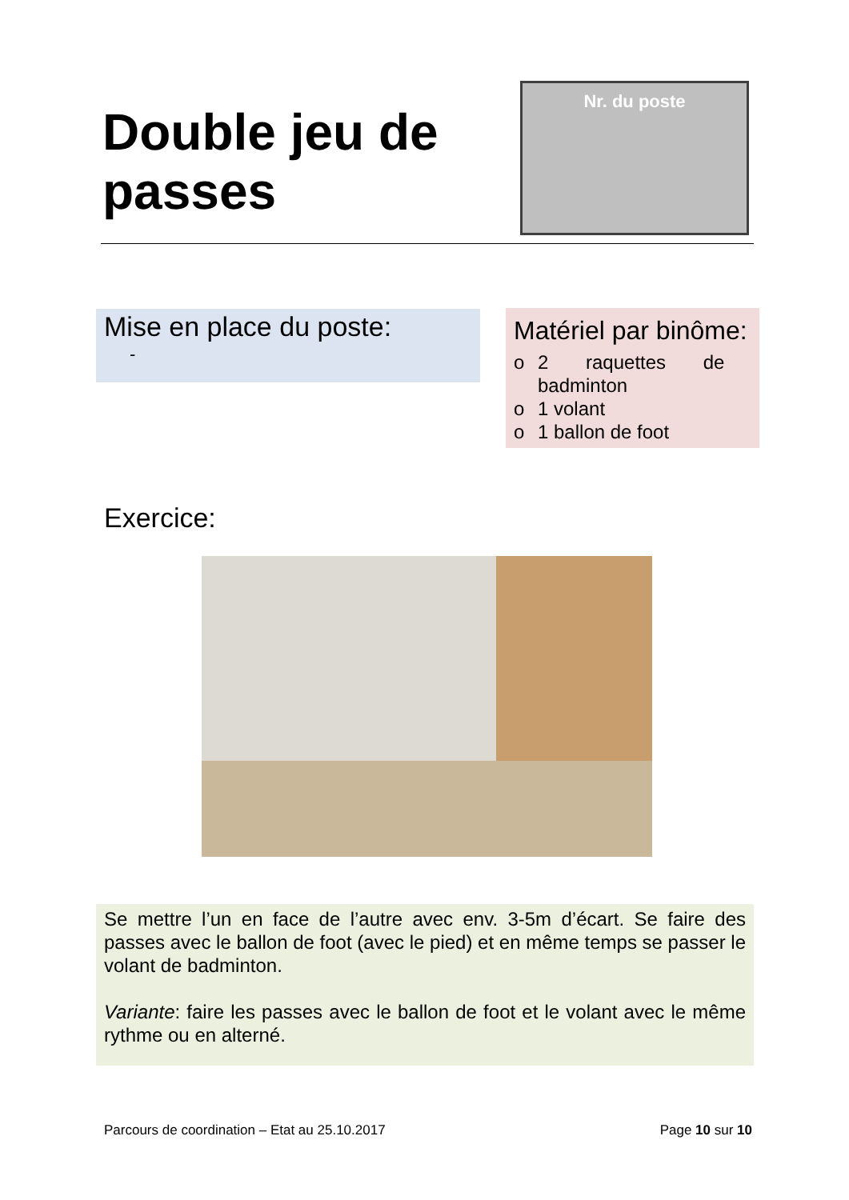Double jeu de
passes
Nr. du poste
Mise en place du poste:
-
Matériel par binôme:
o 2 raquettes de badminton
o 1 volant
o 1 ballon de foot
Exercice:
Se mettre l’un en face de l’autre avec env. 3-5m d’écart. Se faire des passes avec le ballon de foot (avec le pied) et en même temps se passer le volant de badminton.
Variante: faire les passes avec le ballon de foot et le volant avec le même rythme ou en alterné.
Parcours de coordination – Etat au 25.10.2017 Page 10 sur 10